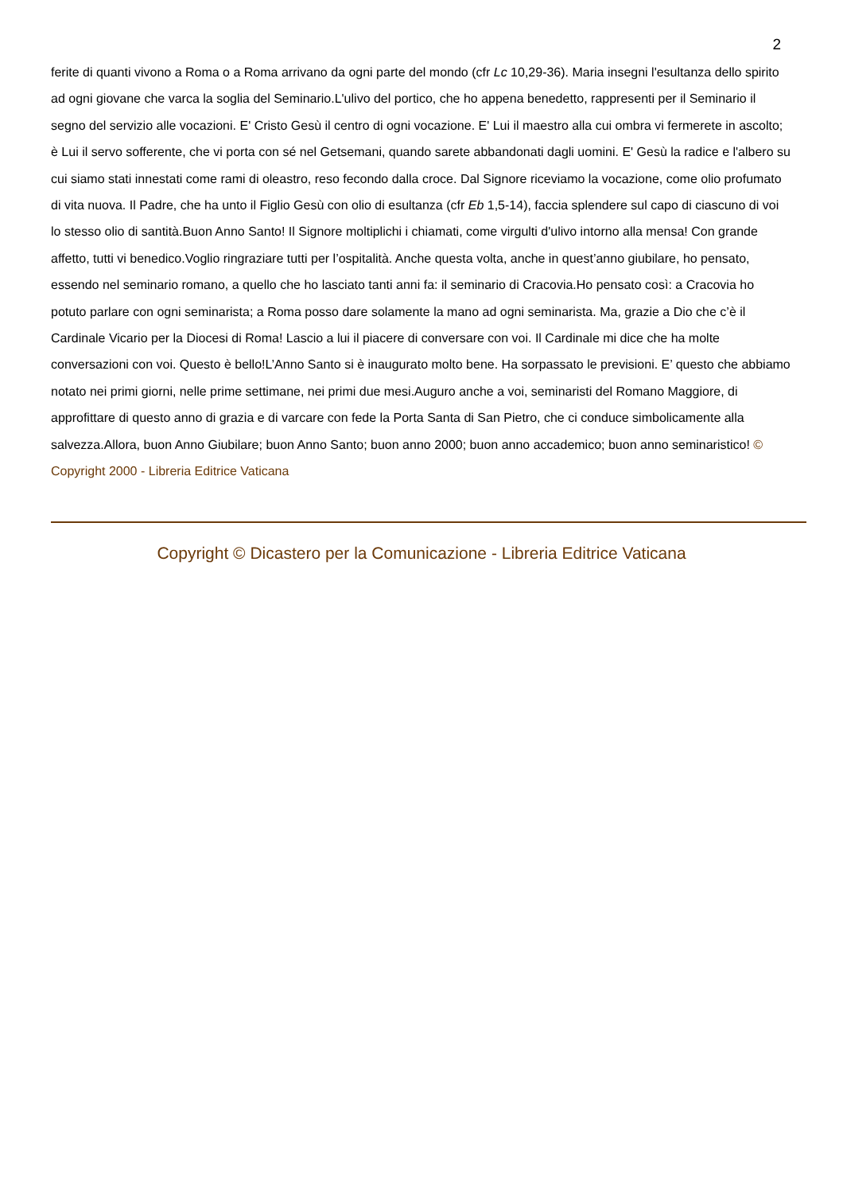2
ferite di quanti vivono a Roma o a Roma arrivano da ogni parte del mondo (cfr Lc 10,29-36). Maria insegni l'esultanza dello spirito ad ogni giovane che varca la soglia del Seminario.L'ulivo del portico, che ho appena benedetto, rappresenti per il Seminario il segno del servizio alle vocazioni. E' Cristo Gesù il centro di ogni vocazione. E' Lui il maestro alla cui ombra vi fermerete in ascolto; è Lui il servo sofferente, che vi porta con sé nel Getsemani, quando sarete abbandonati dagli uomini. E' Gesù la radice e l'albero su cui siamo stati innestati come rami di oleastro, reso fecondo dalla croce. Dal Signore riceviamo la vocazione, come olio profumato di vita nuova. Il Padre, che ha unto il Figlio Gesù con olio di esultanza (cfr Eb 1,5-14), faccia splendere sul capo di ciascuno di voi lo stesso olio di santità.Buon Anno Santo! Il Signore moltiplichi i chiamati, come virgulti d'ulivo intorno alla mensa! Con grande affetto, tutti vi benedico.Voglio ringraziare tutti per l’ospitalità. Anche questa volta, anche in quest’anno giubilare, ho pensato, essendo nel seminario romano, a quello che ho lasciato tanti anni fa: il seminario di Cracovia.Ho pensato così: a Cracovia ho potuto parlare con ogni seminarista; a Roma posso dare solamente la mano ad ogni seminarista. Ma, grazie a Dio che c’è il Cardinale Vicario per la Diocesi di Roma! Lascio a lui il piacere di conversare con voi. Il Cardinale mi dice che ha molte conversazioni con voi. Questo è bello!L’Anno Santo si è inaugurato molto bene. Ha sorpassato le previsioni. E’ questo che abbiamo notato nei primi giorni, nelle prime settimane, nei primi due mesi.Auguro anche a voi, seminaristi del Romano Maggiore, di approfittare di questo anno di grazia e di varcare con fede la Porta Santa di San Pietro, che ci conduce simbolicamente alla salvezza.Allora, buon Anno Giubilare; buon Anno Santo; buon anno 2000; buon anno accademico; buon anno seminaristico! © Copyright 2000 - Libreria Editrice Vaticana
Copyright © Dicastero per la Comunicazione - Libreria Editrice Vaticana